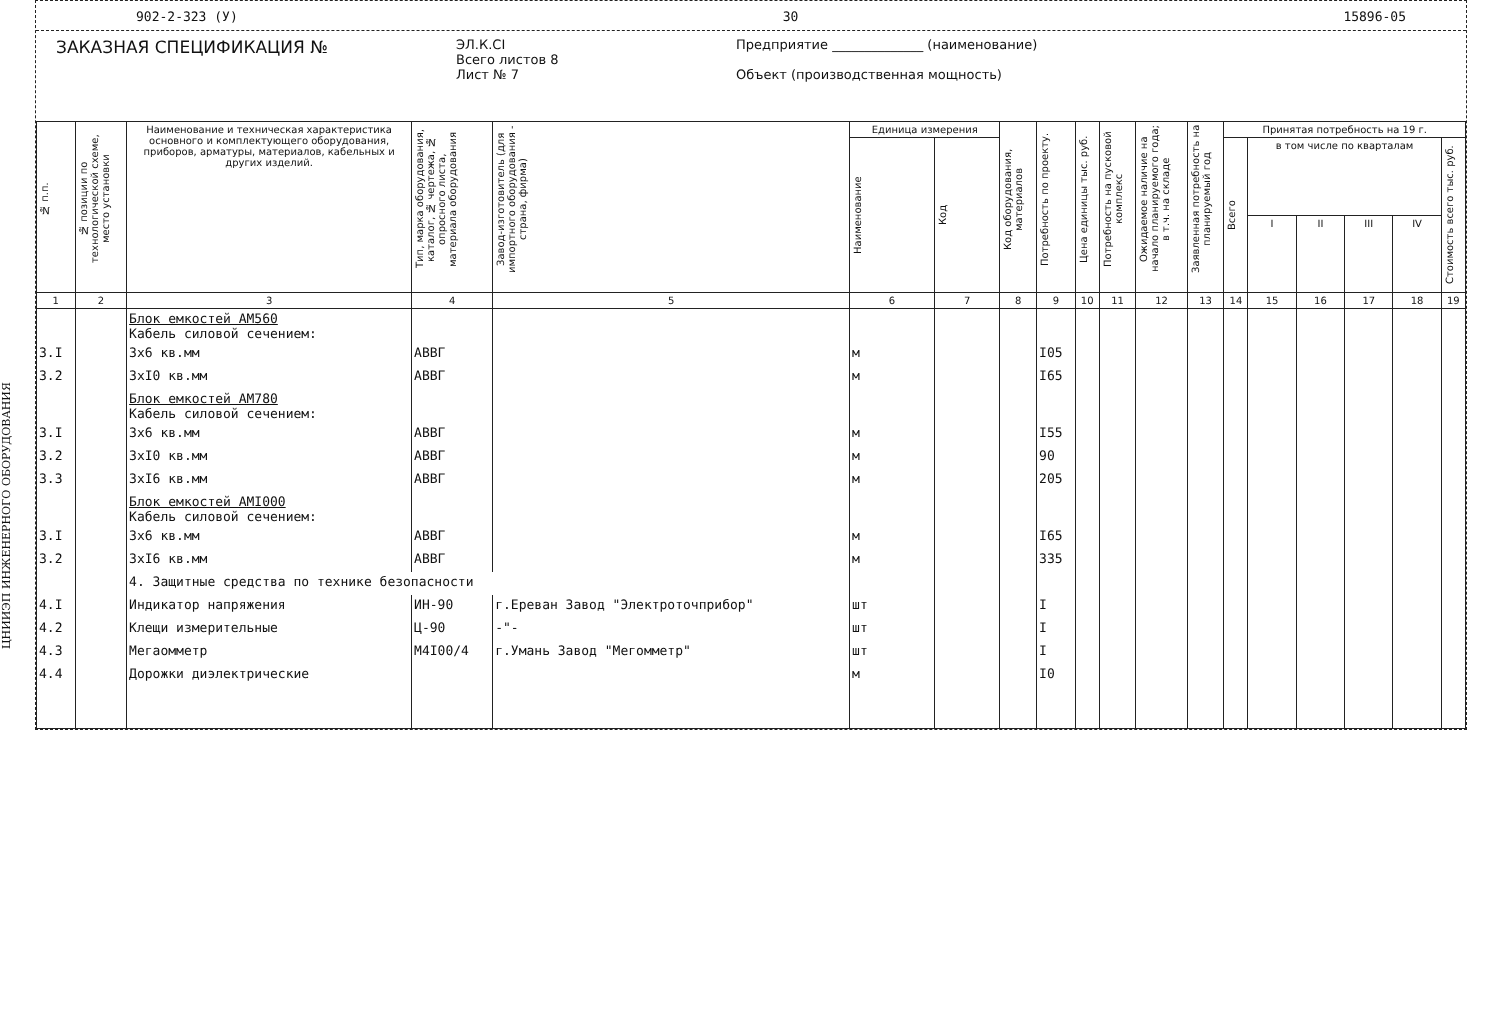ЦНИИЭП ИНЖЕНЕРНОГО ОБОРУДОВАНИЯ
902-2-323 (У) 30 15896-05
ЗАКАЗНАЯ СПЕЦИФИКАЦИЯ №
ЭЛ.К.СI
Всего листов 8
Лист № 7
Предприятие ______________ (наименование)
Объект (производственная мощность)
| № п.п. | № позиции по технологической схеме, место установки | Наименование и техническая характеристика основного и комплектующего оборудования, приборов, арматуры, материалов, кабельных и других изделий. | Тип, марка оборудования, каталог, № чертежа, № опросного листа, материала оборудования | Завод-изготовитель (для импортного оборудования - страна, фирма) | Единица измерения | | Код оборудования, материалов | Потребность по проекту. | Цена единицы тыс. руб. | Потребность на пусковой комплекс | Ожидаемое наличие на начало планируемого года; в т.ч. на складе | Заявленная потребность на планируемый год | Принятая потребность на 19 г. | | | | | |
| --- | --- | --- | --- | --- | --- | --- | --- | --- | --- | --- | --- | --- | --- | --- | --- | --- | --- | --- |
| | | | | | Наименование | Код | | | | | | | Всего | в том числе по кварталам | | | | Стоимость всего тыс. руб. |
| | | | | | | | | | | | | | | I | II | III | IV | |
| 1 | 2 | 3 | 4 | 5 | 6 | 7 | 8 | 9 | 10 | 11 | 12 | 13 | 14 | 15 | 16 | 17 | 18 | 19 |
| | | Блок емкостей АМ560 Кабель силовой сечением: | | | | | | | | | | | | | | | | |
| 3.I | | 3х6 кв.мм | АВВГ | | м | | | I05 | | | | | | | | | | |
| 3.2 | | 3хI0 кв.мм | АВВГ | | м | | | I65 | | | | | | | | | | |
| | | Блок емкостей АМ780 Кабель силовой сечением: | | | | | | | | | | | | | | | | |
| 3.I | | 3х6 кв.мм | АВВГ | | м | | | I55 | | | | | | | | | | |
| 3.2 | | 3хI0 кв.мм | АВВГ | | м | | | 90 | | | | | | | | | | |
| 3.3 | | 3хI6 кв.мм | АВВГ | | м | | | 205 | | | | | | | | | | |
| | | Блок емкостей АМI000 Кабель силовой сечением: | | | | | | | | | | | | | | | | |
| 3.I | | 3х6 кв.мм | АВВГ | | м | | | I65 | | | | | | | | | | |
| 3.2 | | 3хI6 кв.мм | АВВГ | | м | | | 335 | | | | | | | | | | |
| | | 4. Защитные средства по технике безопасности | | | | | | | | | | | | | | | | |
| 4.I | | Индикатор напряжения | ИН-90 | г.Ереван Завод "Электроточприбор" | шт | | | I | | | | | | | | | | |
| 4.2 | | Клещи измерительные | Ц-90 | -"- | шт | | | I | | | | | | | | | | |
| 4.3 | | Мегаомметр | М4I00/4 | г.Умань Завод "Мегомметр" | шт | | | I | | | | | | | | | | |
| 4.4 | | Дорожки диэлектрические | | | м | | | I0 | | | | | | | | | | |